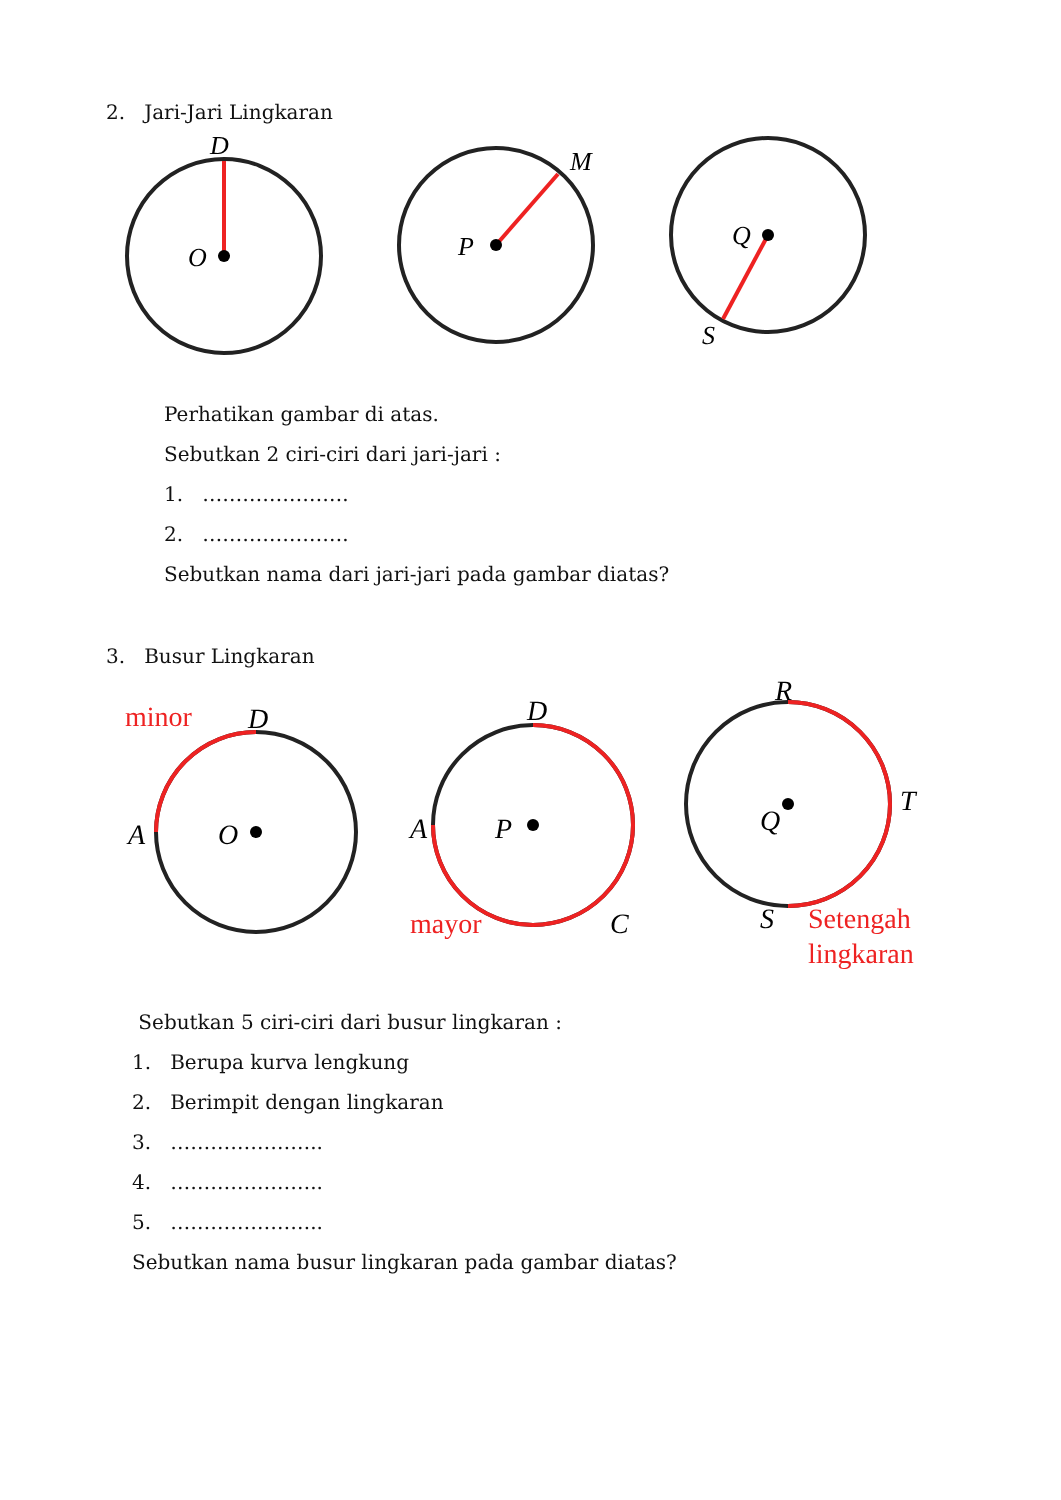2. Jari-Jari Lingkaran
D
O
M
P
Q
S
Perhatikan gambar di atas.
Sebutkan 2 ciri-ciri dari jari-jari :
1. ………………….
2. ………………….
Sebutkan nama dari jari-jari pada gambar diatas?
3. Busur Lingkaran
minor
D
A
O
mayor
D
A
P
C
R
T
Q
S
Setengah
lingkaran
Sebutkan 5 ciri-ciri dari busur lingkaran :
1. Berupa kurva lengkung
2. Berimpit dengan lingkaran
3. …………………..
4. …………………..
5. …………………..
Sebutkan nama busur lingkaran pada gambar diatas?